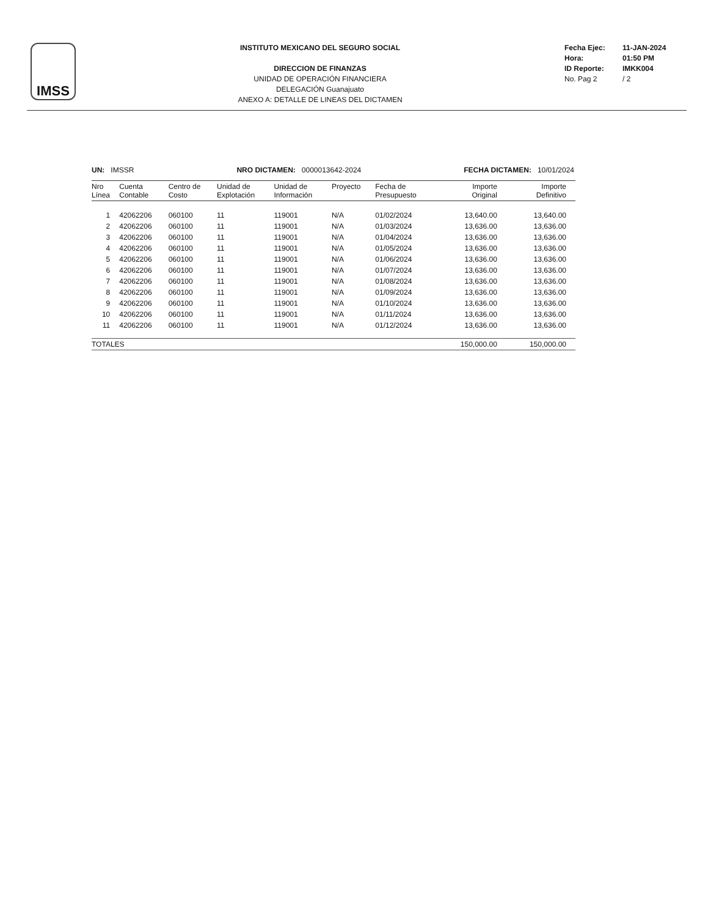IMSS
INSTITUTO MEXICANO DEL SEGURO SOCIAL
DIRECCION DE FINANZAS
UNIDAD DE OPERACIÓN FINANCIERA
DELEGACIÓN Guanajuato
ANEXO A: DETALLE DE LINEAS DEL DICTAMEN
Fecha Ejec: 11-JAN-2024
Hora: 01:50 PM
ID Reporte: IMKK004
No. Pag 2 / 2
UN: IMSSR NRO DICTAMEN: 0000013642-2024
FECHA DICTAMEN: 10/01/2024
| Nro Línea | Cuenta Contable | Centro de Costo | Unidad de Explotación | Unidad de Información | Proyecto | Fecha de Presupuesto | Importe Original | Importe Definitivo |
| --- | --- | --- | --- | --- | --- | --- | --- | --- |
| 1 | 42062206 | 060100 | 11 | 119001 | N/A | 01/02/2024 | 13,640.00 | 13,640.00 |
| 2 | 42062206 | 060100 | 11 | 119001 | N/A | 01/03/2024 | 13,636.00 | 13,636.00 |
| 3 | 42062206 | 060100 | 11 | 119001 | N/A | 01/04/2024 | 13,636.00 | 13,636.00 |
| 4 | 42062206 | 060100 | 11 | 119001 | N/A | 01/05/2024 | 13,636.00 | 13,636.00 |
| 5 | 42062206 | 060100 | 11 | 119001 | N/A | 01/06/2024 | 13,636.00 | 13,636.00 |
| 6 | 42062206 | 060100 | 11 | 119001 | N/A | 01/07/2024 | 13,636.00 | 13,636.00 |
| 7 | 42062206 | 060100 | 11 | 119001 | N/A | 01/08/2024 | 13,636.00 | 13,636.00 |
| 8 | 42062206 | 060100 | 11 | 119001 | N/A | 01/09/2024 | 13,636.00 | 13,636.00 |
| 9 | 42062206 | 060100 | 11 | 119001 | N/A | 01/10/2024 | 13,636.00 | 13,636.00 |
| 10 | 42062206 | 060100 | 11 | 119001 | N/A | 01/11/2024 | 13,636.00 | 13,636.00 |
| 11 | 42062206 | 060100 | 11 | 119001 | N/A | 01/12/2024 | 13,636.00 | 13,636.00 |
| TOTALES | | | | | | | 150,000.00 | 150,000.00 |